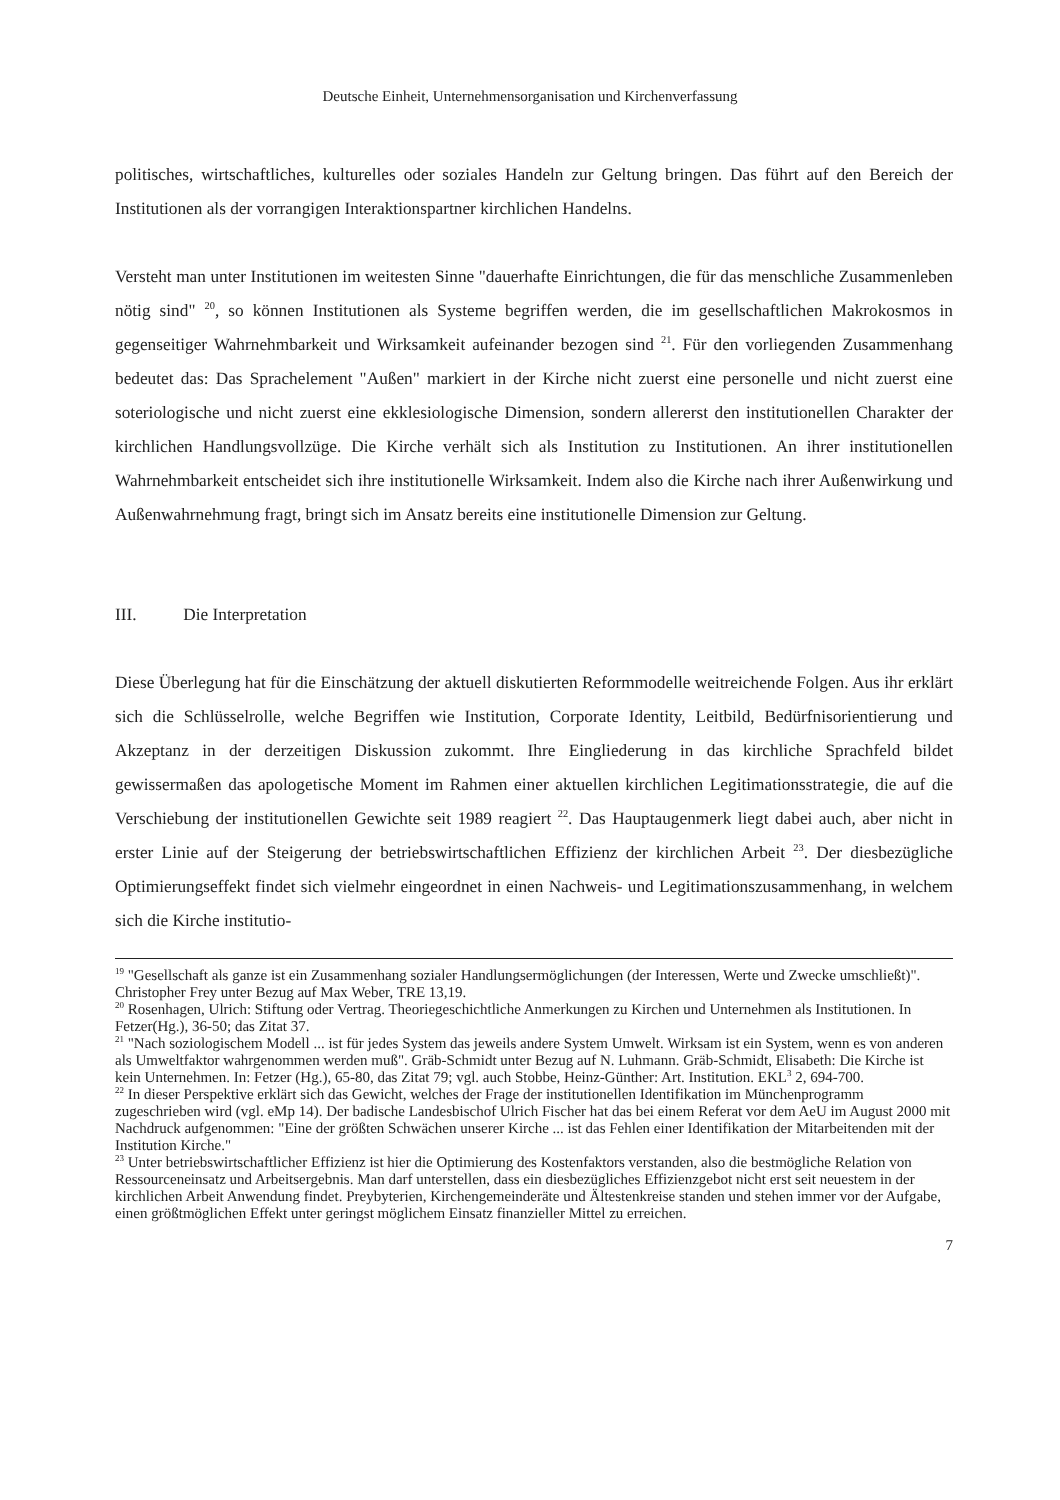Deutsche Einheit, Unternehmensorganisation und Kirchenverfassung
politisches, wirtschaftliches, kulturelles oder soziales Handeln zur Geltung bringen. Das führt auf den Bereich der Institutionen als der vorrangigen Interaktionspartner kirchlichen Handelns.
Versteht man unter Institutionen im weitesten Sinne "dauerhafte Einrichtungen, die für das menschliche Zusammenleben nötig sind" <sup>20</sup>, so können Institutionen als Systeme begriffen werden, die im gesellschaftlichen Makrokosmos in gegenseitiger Wahrnehmbarkeit und Wirksamkeit aufeinander bezogen sind <sup>21</sup>. Für den vorliegenden Zusammenhang bedeutet das: Das Sprachelement "Außen" markiert in der Kirche nicht zuerst eine personelle und nicht zuerst eine soteriologische und nicht zuerst eine ekklesiologische Dimension, sondern allererst den institutionellen Charakter der kirchlichen Handlungsvollzüge. Die Kirche verhält sich als Institution zu Institutionen. An ihrer institutionellen Wahrnehmbarkeit entscheidet sich ihre institutionelle Wirksamkeit. Indem also die Kirche nach ihrer Außenwirkung und Außenwahrnehmung fragt, bringt sich im Ansatz bereits eine institutionelle Dimension zur Geltung.
III. Die Interpretation
Diese Überlegung hat für die Einschätzung der aktuell diskutierten Reformmodelle weitreichende Folgen. Aus ihr erklärt sich die Schlüsselrolle, welche Begriffen wie Institution, Corporate Identity, Leitbild, Bedürfnisorientierung und Akzeptanz in der derzeitigen Diskussion zukommt. Ihre Eingliederung in das kirchliche Sprachfeld bildet gewissermaßen das apologetische Moment im Rahmen einer aktuellen kirchlichen Legitimationsstrategie, die auf die Verschiebung der institutionellen Gewichte seit 1989 reagiert <sup>22</sup>. Das Hauptaugenmerk liegt dabei auch, aber nicht in erster Linie auf der Steigerung der betriebswirtschaftlichen Effizienz der kirchlichen Arbeit <sup>23</sup>. Der diesbezügliche Optimierungseffekt findet sich vielmehr eingeordnet in einen Nachweis- und Legitimationszusammenhang, in welchem sich die Kirche institutio-
<sup>19</sup> "Gesellschaft als ganze ist ein Zusammenhang sozialer Handlungsermöglichungen (der Interessen, Werte und Zwecke umschließt)". Christopher Frey unter Bezug auf Max Weber, TRE 13,19.
<sup>20</sup> Rosenhagen, Ulrich: Stiftung oder Vertrag. Theoriegeschichtliche Anmerkungen zu Kirchen und Unternehmen als Institutionen. In Fetzer(Hg.), 36-50; das Zitat 37.
<sup>21</sup> "Nach soziologischem Modell ... ist für jedes System das jeweils andere System Umwelt. Wirksam ist ein System, wenn es von anderen als Umweltfaktor wahrgenommen werden muß". Gräb-Schmidt unter Bezug auf N. Luhmann. Gräb-Schmidt, Elisabeth: Die Kirche ist kein Unternehmen. In: Fetzer (Hg.), 65-80, das Zitat 79; vgl. auch Stobbe, Heinz-Günther: Art. Institution. EKL<sup>3</sup> 2, 694-700.
<sup>22</sup> In dieser Perspektive erklärt sich das Gewicht, welches der Frage der institutionellen Identifikation im Münchenprogramm zugeschrieben wird (vgl. eMp 14). Der badische Landesbischof Ulrich Fischer hat das bei einem Referat vor dem AeU im August 2000 mit Nachdruck aufgenommen: "Eine der größten Schwächen unserer Kirche ... ist das Fehlen einer Identifikation der Mitarbeitenden mit der Institution Kirche."
<sup>23</sup> Unter betriebswirtschaftlicher Effizienz ist hier die Optimierung des Kostenfaktors verstanden, also die bestmögliche Relation von Ressourceneinsatz und Arbeitsergebnis. Man darf unterstellen, dass ein diesbezügliches Effizienzgebot nicht erst seit neuestem in der kirchlichen Arbeit Anwendung findet. Preybyterien, Kirchengemeinderäte und Ältestenkreise standen und stehen immer vor der Aufgabe, einen größtmöglichen Effekt unter geringst möglichem Einsatz finanzieller Mittel zu erreichen.
7